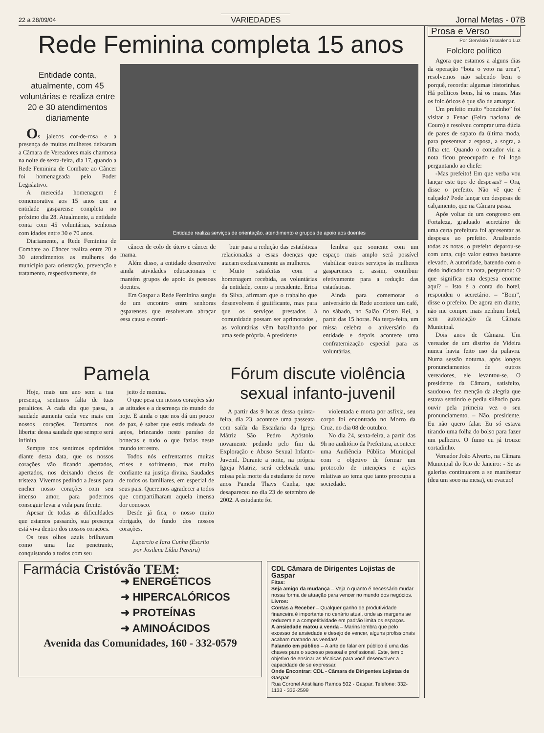22 a 28/09/04 VARIEDADES Jornal Metas - 07B
Rede Feminina completa 15 anos
Entidade conta, atualmente, com 45 voluntárias e realiza entre 20 e 30 atendimentos diariamente
Os jalecos cor-de-rosa e a presença de muitas mulheres deixaram a Câmara de Vereadores mais charmosa na noite de sexta-feira, dia 17, quando a Rede Feminina de Combate ao Câncer foi homenageada pelo Poder Legislativo.
A merecida homenagem é comemorativa aos 15 anos que a entidade gasparense completa no próximo dia 28. Atualmente, a entidade conta com 45 voluntárias, senhoras com idades entre 30 e 70 anos.
Diariamente, a Rede Feminina de Combate ao Câncer realiza entre 20 e 30 atendimentos as mulheres do município para orientação, prevenção e tratamento, respectivamente, de
Entidade realiza serviços de orientação, atendimento e grupos de apoio aos doentes
câncer de colo de útero e câncer de mama.
Além disso, a entidade desenvolve ainda atividades educacionais e mantém grupos de apoio às pessoas doentes.
Em Gaspar a Rede Feminina surgiu de um encontro entre senhoras gsparenses que resolveram abraçar essa causa e contri-
buir para a redução das estatísticas relacionadas a essas doenças que atacam exclusivamente as mulheres.
Muito satisfeitas com a homenagem recebida, as voluntárias da entidade, como a presidente. Erica da Silva, afirmam que o trabalho que desenvolvem é gratificante, mas para que os serviços prestados à comunidade possam ser aprimorados , as voluntárias vêm batalhando por uma sede própria. A presidente
lembra que somente com um espaço mais amplo será possível viabilizar outros serviços às mulheres gasparenses e, assim, contribuir efetivamente para a redução das estatísticas.
Ainda para comemorar o aniversário da Rede acontece um café, no sábado, no Salão Cristo Rei, a partir das 15 horas. Na terça-feira, um missa celebra o aniversário da entidade e depois acontece uma confraternização especial para as voluntárias.
Pamela
Hoje, mais um ano sem a tua presença, sentimos falta de tuas peraltices. A cada dia que passa, a saudade aumenta cada vez mais em nossos corações. Tentamos nos libertar dessa saudade que sempre será infinita.
Sempre nos sentimos oprimidos diante desta data, que os nossos corações vão ficando apertados, apertados, nos deixando cheios de tristeza. Vivemos pedindo a Jesus para encher nosso corações com seu imenso amor, para podermos conseguir levar a vida para frente.
Apesar de todas as dificuldades que estamos passando, sua presença está viva dentro dos nossos corações.
Os teus olhos azuis brilhavam como uma luz penetrante, conquistando a todos com seu
jeito de menina.
O que pesa em nossos corações são as atitudes e a descrença do mundo de hoje. E ainda o que nos dá um pouco de paz, é saber que estás rodeada de anjos, brincando neste paraíso de bonecas e tudo o que fazias neste mundo terrestre.
Todos nós enfrentamos muitas crises e sofrimento, mas muito confiante na justiça divina. Saudades de todos os familiares, em especial de seus pais. Queremos agradecer a todos que compartilharam aquela imensa dor conosco.
Desde já fica, o nosso muito obrigado, do fundo dos nossos corações.
Lupercio e Iara Cunha (Escrito por Josilene Lídia Pereira)
Fórum discute violência sexual infanto-juvenil
A partir das 9 horas dessa quinta-feira, dia 23, acontece uma passeata com saída da Escadaria da Igreja Mátriz São Pedro Apóstolo, novamente pedindo pelo fim da Exploração e Abuso Sexual Infanto-Juvenil. Durante a noite, na própria Igreja Matriz, será celebrada uma missa pela morte da estudante de nove anos Pamela Thays Cunha, que desapareceu no dia 23 de setembro de 2002. A estudante foi
violentada e morta por asfixia, seu corpo foi encontrado no Morro da Cruz, no dia 08 de outubro.
No dia 24, sexta-feira, a partir das 9h no auditório da Prefeitura, acontece uma Audiência Pública Municipal com o objetivo de formar um protocolo de intenções e ações relativas ao tema que tanto preocupa a sociedade.
Farmácia Cristóvão TEM:
➜ ENERGÉTICOS
➜ HIPERCALÓRICOS
➜ PROTEÍNAS
➜ AMINOÁCIDOS
Avenida das Comunidades, 160 - 332-0579
CDL Câmara de Dirigentes Lojistas de Gaspar
Fitas:
Seja amigo da mudança – Veja o quanto é necessário mudar nossa forma de atuação para vencer no mundo dos negócios.
Livros:
Contas a Receber – Qualquer ganho de produtividade financeira é importante no cenário atual, onde as margens se reduzem e a competitividade em padrão limita os espaços.
A ansiedade matou a venda – Marins lembra que pelo excesso de ansiedade e desejo de vencer, alguns profissionais acabam matando as vendas!
Falando em público – A arte de falar em público é uma das chaves para o sucesso pessoal e profissional. Este, tem o objetivo de ensinar as técnicas para você desenvolver a capacidade de se expressar.
Onde Encontrar: CDL - Câmara de Dirigentes Lojistas de Gaspar
Rua Coronel Aristiliano Ramos 502 - Gaspar. Telefone: 332-1133 - 332-2599
Prosa e Verso
Por Gervásio Tessaleno Luz
Folclore político
Agora que estamos a alguns dias da operação “bota o voto na urna”, resolvemos não sabendo bem o porquê, recordar algumas historinhas. Há políticos bons, há os maus. Mas os folclóricos é que são de amargar.
Um prefeito muito “bonzinho” foi visitar a Fenac (Feira nacional de Couro) e resolveu comprar uma dúzia de pares de sapato da última moda, para presentear a esposa, a sogra, a filha etc. Quando o contador viu a nota ficou preocupado e foi logo perguntando ao chefe:
-Mas prefeito! Em que verba vou lançar este tipo de despesas? – Ora, disse o prefeito. Não vê que é calçado? Pode lançar em despesas de calçamento, que na Câmara passa.
Após voltar de um congresso em Fortaleza, graduado secretário de uma certa prefeitura foi apresentar as despesas ao prefeito. Analisando todas as notas, o prefeito deparou-se com uma, cujo valor estava bastante elevado. A autoridade, batendo com o dedo indicador na nota, perguntou: O que significa esta despesa enorme aqui? – Isto é a conta do hotel, respondeu o secretário. – “Bom”, disse o prefeito. De agora em diante, não me compre mais nenhum hotel, sem autorização da Câmara Municipal.
Dois anos de Câmara. Um vereador de um distrito de Videira nunca havia feito uso da palavra. Numa sessão noturna, após longos pronunciamentos de outros vereadores, ele levantou-se. O presidente da Câmara, satisfeito, saudou-o, fez menção da alegria que estava sentindo e pediu silêncio para ouvir pela primeira vez o seu pronunciamento. – Não, presidente. Eu não quero falar. Eu só estava tirando uma folha do bolso para fazer um palheiro. O fumo eu já trouxe cortadinho.
Vereador João Alverto, na Câmara Municipal do Rio de Janeiro: - Se as galerias continuarem a se manifestar (deu um soco na mesa), eu evacuo!